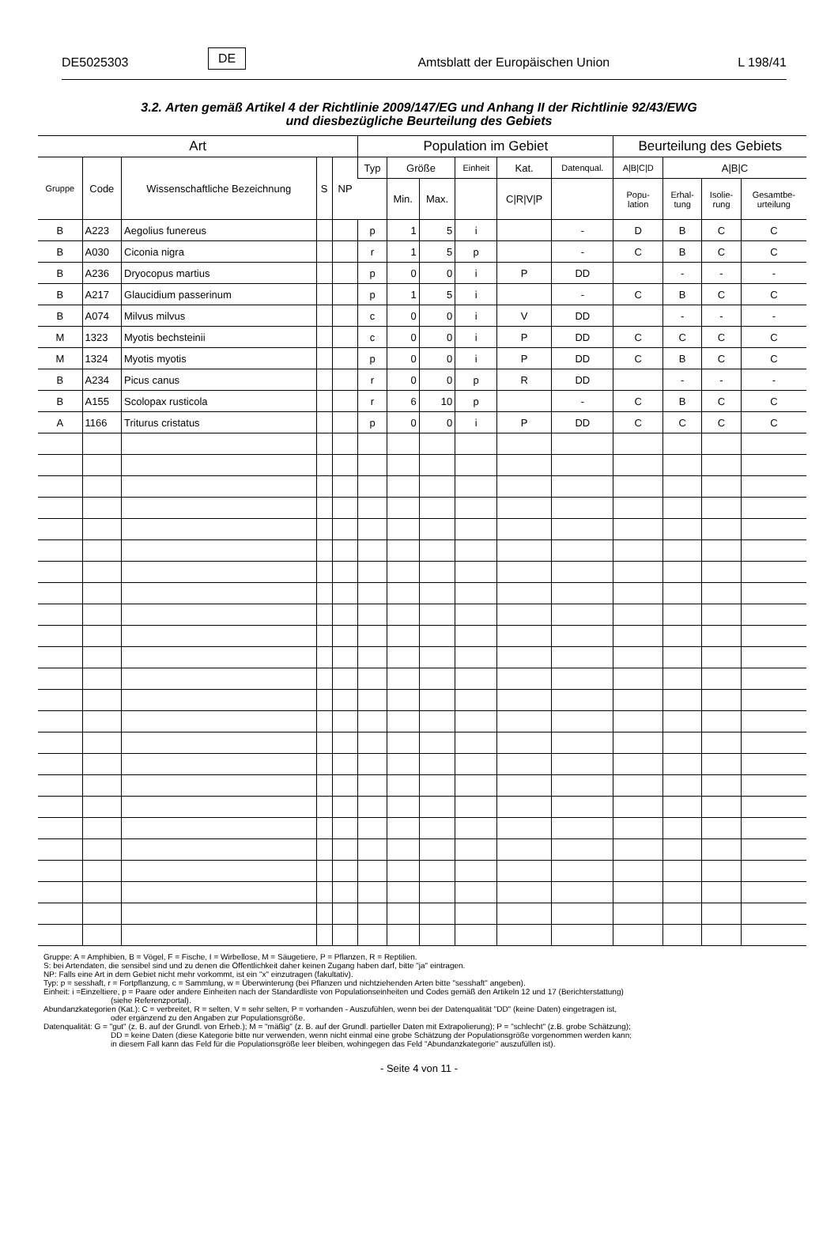DE5025303 DE Amtsblatt der Europäischen Union L 198/41
3.2. Arten gemäß Artikel 4 der Richtlinie 2009/147/EG und Anhang II der Richtlinie 92/43/EWG
und diesbezügliche Beurteilung des Gebiets
| Art | | | | | Population im Gebiet | | | | | | Beurteilung des Gebiets | | | |
| --- | --- | --- | --- | --- | --- | --- | --- | --- | --- | --- | --- | --- | --- | --- |
| Gruppe | Code | Wissenschaftliche Bezeichnung | S | NP | Typ | Größe | | Einheit | Kat. | Datenqual. | A/B/C/D | A/B/C | | |
| | | | | | | Min. | Max. | | C/R/V/P | | Popu- lation | Erhal- tung | Isolie- rung | Gesamtbe- urteilung |
| B | A223 | Aegolius funereus | | | p | 1 | 5 | i | | - | D | B | C | C |
| B | A030 | Ciconia nigra | | | r | 1 | 5 | p | | - | C | B | C | C |
| B | A236 | Dryocopus martius | | | p | 0 | 0 | i | P | DD | | - | - | - |
| B | A217 | Glaucidium passerinum | | | p | 1 | 5 | i | | - | C | B | C | C |
| B | A074 | Milvus milvus | | | c | 0 | 0 | i | V | DD | | - | - | - |
| M | 1323 | Myotis bechsteinii | | | c | 0 | 0 | i | P | DD | C | C | C | C |
| M | 1324 | Myotis myotis | | | p | 0 | 0 | i | P | DD | C | B | C | C |
| B | A234 | Picus canus | | | r | 0 | 0 | p | R | DD | | - | - | - |
| B | A155 | Scolopax rusticola | | | r | 6 | 10 | p | | - | C | B | C | C |
| A | 1166 | Triturus cristatus | | | p | 0 | 0 | i | P | DD | C | C | C | C |
Gruppe: A = Amphibien, B = Vögel, F = Fische, I = Wirbellose, M = Säugetiere, P = Pflanzen, R = Reptilien.
S: bei Artendaten, die sensibel sind und zu denen die Öffentlichkeit daher keinen Zugang haben darf, bitte "ja" eintragen.
NP: Falls eine Art in dem Gebiet nicht mehr vorkommt, ist ein "x" einzutragen (fakultativ).
Typ: p = sesshaft, r = Fortpflanzung, c = Sammlung, w = Überwinterung (bei Pflanzen und nichtziehenden Arten bitte "sesshaft" angeben).
Einheit: i =Einzeltiere, p = Paare oder andere Einheiten nach der Standardliste von Populationseinheiten und Codes gemäß den Artikeln 12 und 17 (Berichterstattung)
(siehe Referenzportal).
Abundanzkategorien (Kat.): C = verbreitet, R = selten, V = sehr selten, P = vorhanden - Auszufühlen, wenn bei der Datenqualität "DD" (keine Daten) eingetragen ist,
oder ergänzend zu den Angaben zur Populationsgröße.
Datenqualität: G = "gut" (z. B. auf der Grundl. von Erheb.); M = "mäßig" (z. B. auf der Grundl. partieller Daten mit Extrapolierung); P = "schlecht" (z.B. grobe Schätzung);
DD = keine Daten (diese Kategorie bitte nur verwenden, wenn nicht einmal eine grobe Schätzung der Populationsgröße vorgenommen werden kann;
in diesem Fall kann das Feld für die Populationsgröße leer bleiben, wohingegen das Feld "Abundanzkategorie" auszufüllen ist).
- Seite 4 von 11 -